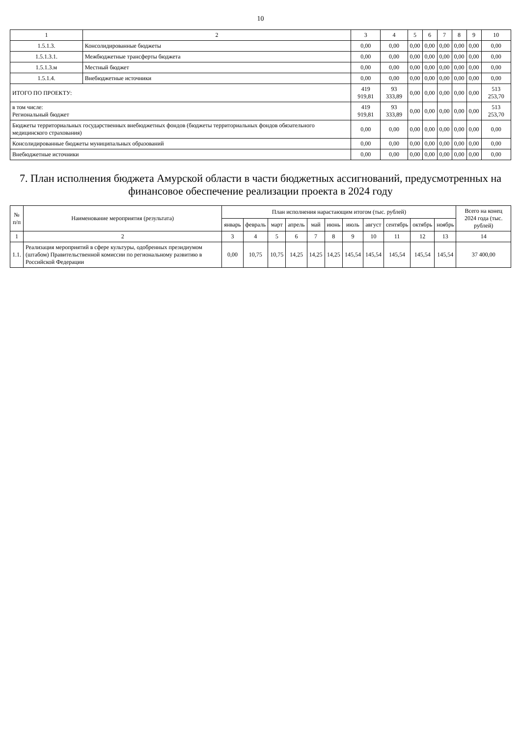10
| 1 | 2 | 3 | 4 | 5 | 6 | 7 | 8 | 9 | 10 |
| --- | --- | --- | --- | --- | --- | --- | --- | --- | --- |
| 1.5.1.3. | Консолидированные бюджеты | 0,00 | 0,00 | 0,00 | 0,00 | 0,00 | 0,00 | 0,00 | 0,00 |
| 1.5.1.3.1. | Межбюджетные трансферты бюджета | 0,00 | 0,00 | 0,00 | 0,00 | 0,00 | 0,00 | 0,00 | 0,00 |
| 1.5.1.3.м | Местный бюджет | 0,00 | 0,00 | 0,00 | 0,00 | 0,00 | 0,00 | 0,00 | 0,00 |
| 1.5.1.4. | Внебюджетные источники | 0,00 | 0,00 | 0,00 | 0,00 | 0,00 | 0,00 | 0,00 | 0,00 |
| ИТОГО ПО ПРОЕКТУ: | | 419 919,81 | 93 333,89 | 0,00 | 0,00 | 0,00 | 0,00 | 0,00 | 513 253,70 |
| в том числе: Региональный бюджет | | 419 919,81 | 93 333,89 | 0,00 | 0,00 | 0,00 | 0,00 | 0,00 | 513 253,70 |
| Бюджеты территориальных государственных внебюджетных фондов (бюджеты территориальных фондов обязательного медицинского страхования) | | 0,00 | 0,00 | 0,00 | 0,00 | 0,00 | 0,00 | 0,00 | 0,00 |
| Консолидированные бюджеты муниципальных образований | | 0,00 | 0,00 | 0,00 | 0,00 | 0,00 | 0,00 | 0,00 | 0,00 |
| Внебюджетные источники | | 0,00 | 0,00 | 0,00 | 0,00 | 0,00 | 0,00 | 0,00 | 0,00 |
7. План исполнения бюджета Амурской области в части бюджетных ассигнований, предусмотренных на финансовое обеспечение реализации проекта в 2024 году
| № п/п | Наименование мероприятия (результата) | План исполнения нарастающим итогом (тыс. рублей) | | | | | | | | | | | Всего на конец 2024 года (тыс. рублей) |
| --- | --- | --- | --- | --- | --- | --- | --- | --- | --- | --- | --- | --- | --- |
| | | январь | февраль | март | апрель | май | июнь | июль | август | сентябрь | октябрь | ноябрь | |
| 1 | 2 | 3 | 4 | 5 | 6 | 7 | 8 | 9 | 10 | 11 | 12 | 13 | 14 |
| 1.1. | Реализация мероприятий в сфере культуры, одобренных президиумом (штабом) Правительственной комиссии по региональному развитию в Российской Федерации | 0,00 | 10,75 | 10,75 | 14,25 | 14,25 | 14,25 | 145,54 | 145,54 | 145,54 | 145,54 | 145,54 | 37 400,00 |